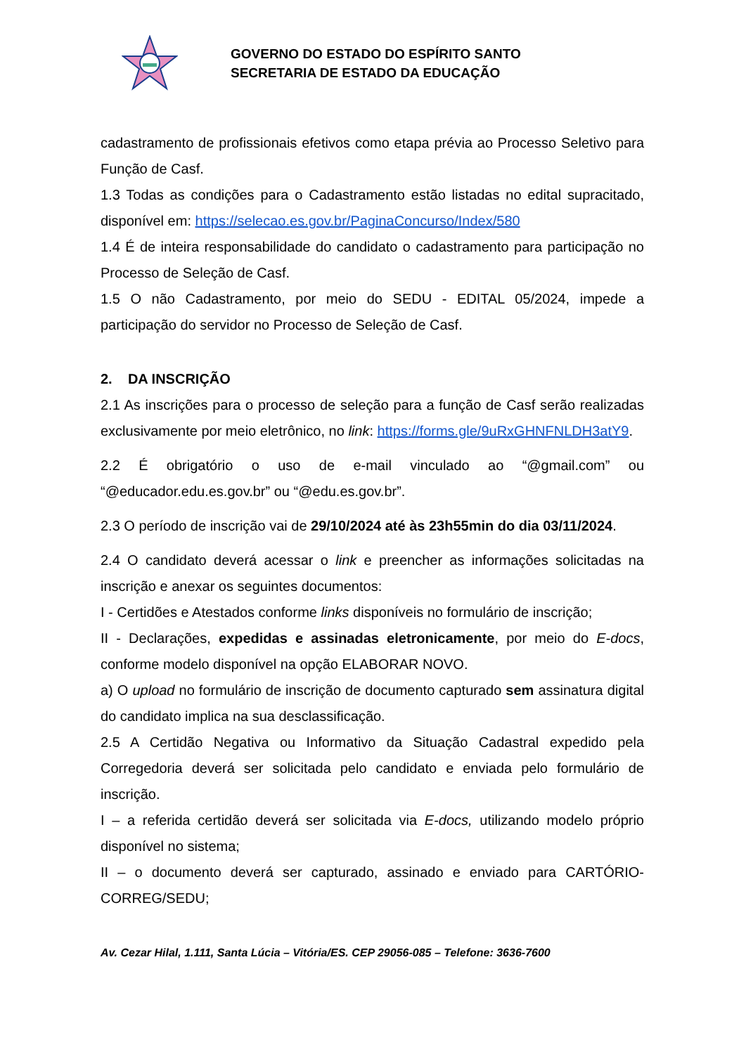GOVERNO DO ESTADO DO ESPÍRITO SANTO
SECRETARIA DE ESTADO DA EDUCAÇÃO
cadastramento de profissionais efetivos como etapa prévia ao Processo Seletivo para Função de Casf.
1.3 Todas as condições para o Cadastramento estão listadas no edital supracitado, disponível em: https://selecao.es.gov.br/PaginaConcurso/Index/580
1.4 É de inteira responsabilidade do candidato o cadastramento para participação no Processo de Seleção de Casf.
1.5 O não Cadastramento, por meio do SEDU - EDITAL 05/2024, impede a participação do servidor no Processo de Seleção de Casf.
2. DA INSCRIÇÃO
2.1 As inscrições para o processo de seleção para a função de Casf serão realizadas exclusivamente por meio eletrônico, no link: https://forms.gle/9uRxGHNFNLDH3atY9.
2.2 É obrigatório o uso de e-mail vinculado ao “@gmail.com” ou “@educador.edu.es.gov.br” ou “@edu.es.gov.br”.
2.3 O período de inscrição vai de 29/10/2024 até às 23h55min do dia 03/11/2024.
2.4 O candidato deverá acessar o link e preencher as informações solicitadas na inscrição e anexar os seguintes documentos:
I - Certidões e Atestados conforme links disponíveis no formulário de inscrição;
II - Declarações, expedidas e assinadas eletronicamente, por meio do E-docs, conforme modelo disponível na opção ELABORAR NOVO.
a) O upload no formulário de inscrição de documento capturado sem assinatura digital do candidato implica na sua desclassificação.
2.5 A Certidão Negativa ou Informativo da Situação Cadastral expedido pela Corregedoria deverá ser solicitada pelo candidato e enviada pelo formulário de inscrição.
I – a referida certidão deverá ser solicitada via E-docs, utilizando modelo próprio disponível no sistema;
II – o documento deverá ser capturado, assinado e enviado para CARTÓRIO-CORREG/SEDU;
Av. Cezar Hilal, 1.111, Santa Lúcia – Vitória/ES. CEP 29056-085 – Telefone: 3636-7600